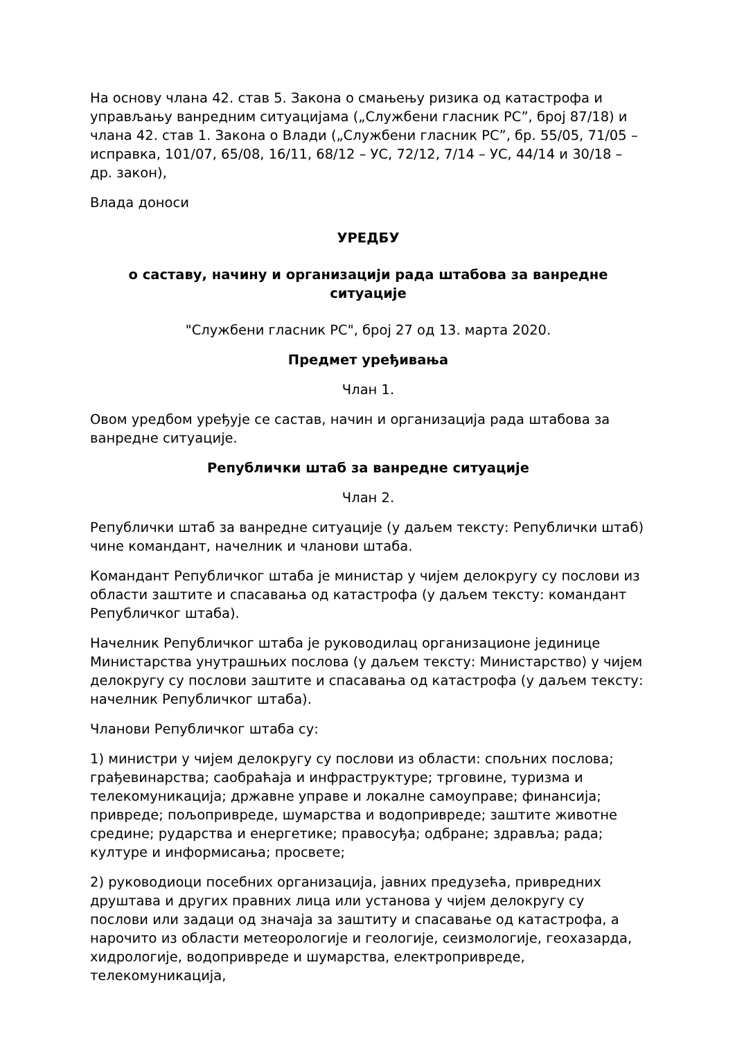На основу члана 42. став 5. Закона о смањењу ризика од катастрофа и управљању ванредним ситуацијама („Службени гласник РС”, број 87/18) и члана 42. став 1. Закона о Влади („Службени гласник РС”, бр. 55/05, 71/05 – исправка, 101/07, 65/08, 16/11, 68/12 – УС, 72/12, 7/14 – УС, 44/14 и 30/18 – др. закон),
Влада доноси
УРЕДБУ
о саставу, начину и организацији рада штабова за ванредне ситуације
"Службени гласник РС", број 27 од 13. марта 2020.
Предмет уређивања
Члан 1.
Овом уредбом уређује се састав, начин и организација рада штабова за ванредне ситуације.
Републички штаб за ванредне ситуације
Члан 2.
Републички штаб за ванредне ситуације (у даљем тексту: Републички штаб) чине командант, начелник и чланови штаба.
Командант Републичког штаба је министар у чијем делокругу су послови из области заштите и спасавања од катастрофа (у даљем тексту: командант Републичког штаба).
Начелник Републичког штаба је руководилац организационе јединице Министарства унутрашњих послова (у даљем тексту: Министарство) у чијем делокругу су послови заштите и спасавања од катастрофа (у даљем тексту: начелник Републичког штаба).
Чланови Републичког штаба су:
1) министри у чијем делокругу су послови из области: спољних послова; грађевинарства; саобраћаја и инфраструктуре; трговине, туризма и телекомуникација; државне управе и локалне самоуправе; финансија; привреде; пољопривреде, шумарства и водопривреде; заштите животне средине; рударства и енергетике; правосуђа; одбране; здравља; рада; културе и информисања; просвете;
2) руководиоци посебних организација, јавних предузећа, привредних друштава и других правних лица или установа у чијем делокругу су послови или задаци од значаја за заштиту и спасавање од катастрофа, а нарочито из области метеорологије и геологије, сеизмологије, геохазарда, хидрологије, водопривреде и шумарства, електропривреде, телекомуникација,